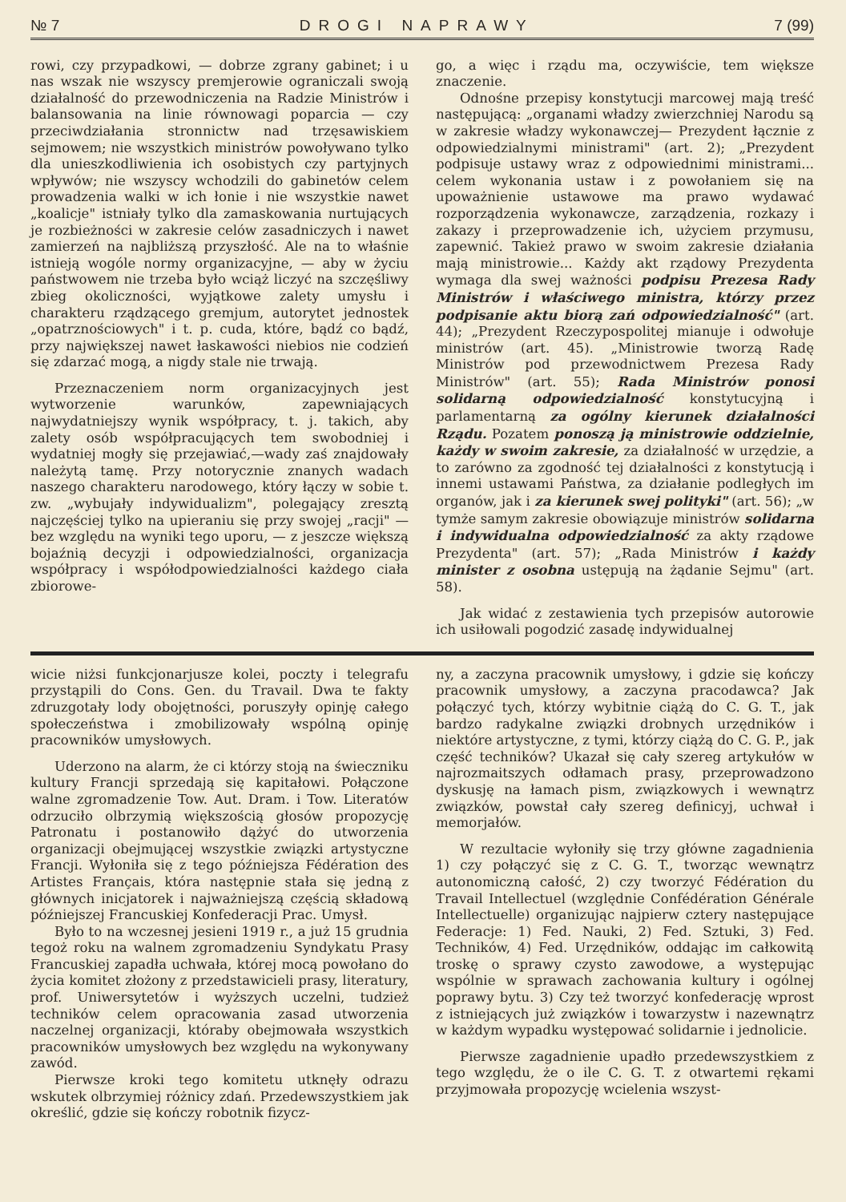№ 7 DROGI NAPRAWY 7 (99)
rowi, czy przypadkowi, — dobrze zgrany gabinet; i u nas wszak nie wszyscy premjerowie ograniczali swoją działalność do przewodniczenia na Radzie Ministrów i balansowania na linie równowagi poparcia — czy przeciwdziałania stronnictw nad trzęsawiskiem sejmowem; nie wszystkich ministrów powoływano tylko dla unieszkodliwienia ich osobistych czy partyjnych wpływów; nie wszyscy wchodzili do gabinetów celem prowadzenia walki w ich łonie i nie wszystkie nawet „koalicje" istniały tylko dla zamaskowania nurtujących je rozbieżności w zakresie celów zasadniczych i nawet zamierzeń na najbliższą przyszłość. Ale na to właśnie istnieją wogóle normy organizacyjne, — aby w życiu państwowem nie trzeba było wciąż liczyć na szczęśliwy zbieg okoliczności, wyjątkowe zalety umysłu i charakteru rządzącego gremjum, autorytet jednostek „opatrznościowych" i t. p. cuda, które, bądź co bądź, przy największej nawet łaskawości niebios nie codzień się zdarzać mogą, a nigdy stale nie trwają.
Przeznaczeniem norm organizacyjnych jest wytworzenie warunków, zapewniających najwydatniejszy wynik współpracy, t. j. takich, aby zalety osób współpracujących tem swobodniej i wydatniej mogły się przejawiać,—wady zaś znajdowały należytą tamę. Przy notorycznie znanych wadach naszego charakteru narodowego, który łączy w sobie t. zw. „wybujały indywidualizm", polegający zresztą najczęściej tylko na upieraniu się przy swojej „racji" — bez względu na wyniki tego uporu, — z jeszcze większą bojaźnią decyzji i odpowiedzialności, organizacja współpracy i współodpowiedzialności każdego ciała zbiorowe-
go, a więc i rządu ma, oczywiście, tem większe znaczenie.
Odnośne przepisy konstytucji marcowej mają treść następującą: „organami władzy zwierzchniej Narodu są w zakresie władzy wykonawczej— Prezydent łącznie z odpowiedzialnymi ministrami" (art. 2); „Prezydent podpisuje ustawy wraz z odpowiednimi ministrami... celem wykonania ustaw i z powołaniem się na upoważnienie ustawowe ma prawo wydawać rozporządzenia wykonawcze, zarządzenia, rozkazy i zakazy i przeprowadzenie ich, użyciem przymusu, zapewnić. Takież prawo w swoim zakresie działania mają ministrowie... Każdy akt rządowy Prezydenta wymaga dla swej ważności podpisu Prezesa Rady Ministrów i właściwego ministra, którzy przez podpisanie aktu biorą zań odpowiedzialność" (art. 44); „Prezydent Rzeczypospolitej mianuje i odwołuje ministrów (art. 45). „Ministrowie tworzą Radę Ministrów pod przewodnictwem Prezesa Rady Ministrów" (art. 55); Rada Ministrów ponosi solidarną odpowiedzialność konstytucyjną i parlamentarną za ogólny kierunek działalności Rządu. Pozatem ponoszą ją ministrowie oddzielnie, każdy w swoim zakresie, za działalność w urzędzie, a to zarówno za zgodność tej działalności z konstytucją i innemi ustawami Państwa, za działanie podległych im organów, jak i za kierunek swej polityki" (art. 56); „w tymże samym zakresie obowiązuje ministrów solidarna i indywidualna odpowiedzialność za akty rządowe Prezydenta" (art. 57); „Rada Ministrów i każdy minister z osobna ustępują na żądanie Sejmu" (art. 58).
Jak widać z zestawienia tych przepisów autorowie ich usiłowali pogodzić zasadę indywidualnej
wicie niżsi funkcjonarjusze kolei, poczty i telegrafu przystąpili do Cons. Gen. du Travail. Dwa te fakty zdruzgotały lody obojętności, poruszyły opinję całego społeczeństwa i zmobilizowały wspólną opinję pracowników umysłowych.
Uderzono na alarm, że ci którzy stoją na świeczniku kultury Francji sprzedają się kapitałowi. Połączone walne zgromadzenie Tow. Aut. Dram. i Tow. Literatów odrzuciło olbrzymią większością głosów propozycję Patronatu i postanowiło dążyć do utworzenia organizacji obejmującej wszystkie związki artystyczne Francji. Wyłoniła się z tego późniejsza Fédération des Artistes Français, która następnie stała się jedną z głównych inicjatorek i najważniejszą częścią składową późniejszej Francuskiej Konfederacji Prac. Umysł.
Było to na wczesnej jesieni 1919 r., a już 15 grudnia tegoż roku na walnem zgromadzeniu Syndykatu Prasy Francuskiej zapadła uchwała, której mocą powołano do życia komitet złożony z przedstawicieli prasy, literatury, prof. Uniwersytetów i wyższych uczelni, tudzież techników celem opracowania zasad utworzenia naczelnej organizacji, któraby obejmowała wszystkich pracowników umysłowych bez względu na wykonywany zawód.
Pierwsze kroki tego komitetu utknęły odrazu wskutek olbrzymiej różnicy zdań. Przedewszystkiem jak określić, gdzie się kończy robotnik fizycz-
ny, a zaczyna pracownik umysłowy, i gdzie się kończy pracownik umysłowy, a zaczyna pracodawca? Jak połączyć tych, którzy wybitnie ciążą do C. G. T., jak bardzo radykalne związki drobnych urzędników i niektóre artystyczne, z tymi, którzy ciążą do C. G. P., jak część techników? Ukazał się cały szereg artykułów w najrozmaitszych odłamach prasy, przeprowadzono dyskusję na łamach pism, związkowych i wewnątrz związków, powstał cały szereg definicyj, uchwał i memorjałów.
W rezultacie wyłoniły się trzy główne zagadnienia 1) czy połączyć się z C. G. T., tworząc wewnątrz autonomiczną całość, 2) czy tworzyć Fédération du Travail Intellectuel (względnie Confédération Générale Intellectuelle) organizując najpierw cztery następujące Federacje: 1) Fed. Nauki, 2) Fed. Sztuki, 3) Fed. Techników, 4) Fed. Urzędników, oddając im całkowitą troskę o sprawy czysto zawodowe, a występując wspólnie w sprawach zachowania kultury i ogólnej poprawy bytu. 3) Czy też tworzyć konfederację wprost z istniejących już związków i towarzystw i nazewnątrz w każdym wypadku występować solidarnie i jednolicie.
Pierwsze zagadnienie upadło przedewszystkiem z tego względu, że o ile C. G. T. z otwartemi rękami przyjmowała propozycję wcielenia wszyst-